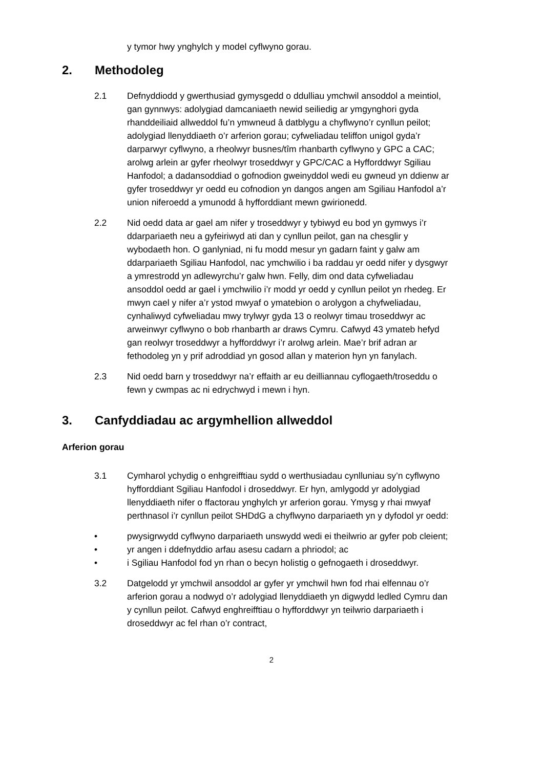y tymor hwy ynghylch y model cyflwyno gorau.
2. Methodoleg
2.1 Defnyddiodd y gwerthusiad gymysgedd o ddulliau ymchwil ansoddol a meintiol, gan gynnwys: adolygiad damcaniaeth newid seiliedig ar ymgynghori gyda rhanddeiliaid allweddol fu’n ymwneud â datblygu a chyflwyno’r cynllun peilot; adolygiad llenyddiaeth o’r arferion gorau; cyfweliadau teliffon unigol gyda’r darparwyr cyflwyno, a rheolwyr busnes/tîm rhanbarth cyflwyno y GPC a CAC; arolwg arlein ar gyfer rheolwyr troseddwyr y GPC/CAC a Hyfforddwyr Sgiliau Hanfodol; a dadansoddiad o gofnodion gweinyddol wedi eu gwneud yn ddienw ar gyfer troseddwyr yr oedd eu cofnodion yn dangos angen am Sgiliau Hanfodol a’r union niferoedd a ymunodd â hyfforddiant mewn gwirionedd.
2.2 Nid oedd data ar gael am nifer y troseddwyr y tybiwyd eu bod yn gymwys i’r ddarpariaeth neu a gyfeiriwyd ati dan y cynllun peilot, gan na chesglir y wybodaeth hon. O ganlyniad, ni fu modd mesur yn gadarn faint y galw am ddarpariaeth Sgiliau Hanfodol, nac ymchwilio i ba raddau yr oedd nifer y dysgwyr a ymrestrodd yn adlewyrchu’r galw hwn. Felly, dim ond data cyfweliadau ansoddol oedd ar gael i ymchwilio i’r modd yr oedd y cynllun peilot yn rhedeg. Er mwyn cael y nifer a’r ystod mwyaf o ymatebion o arolygon a chyfweliadau, cynhaliwyd cyfweliadau mwy trylwyr gyda 13 o reolwyr timau troseddwyr ac arweinwyr cyflwyno o bob rhanbarth ar draws Cymru. Cafwyd 43 ymateb hefyd gan reolwyr troseddwyr a hyfforddwyr i’r arolwg arlein. Mae’r brif adran ar fethodoleg yn y prif adroddiad yn gosod allan y materion hyn yn fanylach.
2.3 Nid oedd barn y troseddwyr na’r effaith ar eu deilliannau cyflogaeth/troseddu o fewn y cwmpas ac ni edrychwyd i mewn i hyn.
3. Canfyddiadau ac argymhellion allweddol
Arferion gorau
3.1 Cymharol ychydig o enhgreifftiau sydd o werthusiadau cynlluniau sy’n cyflwyno hyfforddiant Sgiliau Hanfodol i droseddwyr. Er hyn, amlygodd yr adolygiad llenyddiaeth nifer o ffactorau ynghylch yr arferion gorau. Ymysg y rhai mwyaf perthnasol i’r cynllun peilot SHDdG a chyflwyno darpariaeth yn y dyfodol yr oedd:
• pwysigrwydd cyflwyno darpariaeth unswydd wedi ei theilwrio ar gyfer pob cleient;
• yr angen i ddefnyddio arfau asesu cadarn a phriodol; ac
• i Sgiliau Hanfodol fod yn rhan o becyn holistig o gefnogaeth i droseddwyr.
3.2 Datgelodd yr ymchwil ansoddol ar gyfer yr ymchwil hwn fod rhai elfennau o’r arferion gorau a nodwyd o’r adolygiad llenyddiaeth yn digwydd ledled Cymru dan y cynllun peilot. Cafwyd enghreifftiau o hyfforddwyr yn teilwrio darpariaeth i droseddwyr ac fel rhan o’r contract,
2